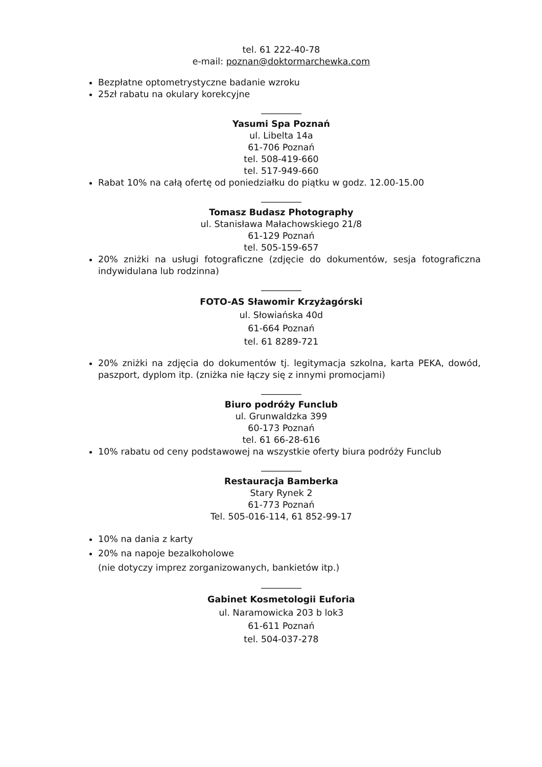tel. 61 222-40-78
e-mail: poznan@doktormarchewka.com
Bezpłatne optometrystyczne badanie wzroku
25zł rabatu na okulary korekcyjne
_________
Yasumi Spa Poznań
ul. Libelta 14a
61-706 Poznań
tel. 508-419-660
tel. 517-949-660
Rabat 10% na całą ofertę od poniedziałku do piątku w godz. 12.00-15.00
_________
Tomasz Budasz Photography
ul. Stanisława Małachowskiego 21/8
61-129 Poznań
tel. 505-159-657
20% zniżki na usługi fotograficzne (zdjęcie do dokumentów, sesja fotograficzna indywidulana lub rodzinna)
_________
FOTO-AS Sławomir Krzyżagórski
ul. Słowiańska 40d
61-664 Poznań
tel. 61 8289-721
20% zniżki na zdjęcia do dokumentów tj. legitymacja szkolna, karta PEKA, dowód, paszport, dyplom itp. (zniżka nie łączy się z innymi promocjami)
_________
Biuro podróży Funclub
ul. Grunwaldzka 399
60-173 Poznań
tel. 61 66-28-616
10% rabatu od ceny podstawowej na wszystkie oferty biura podróży Funclub
_________
Restauracja Bamberka
Stary Rynek 2
61-773 Poznań
Tel. 505-016-114, 61 852-99-17
10% na dania z karty
20% na napoje bezalkoholowe
(nie dotyczy imprez zorganizowanych, bankietów itp.)
_________
Gabinet Kosmetologii Euforia
ul. Naramowicka 203 b lok3
61-611 Poznań
tel. 504-037-278